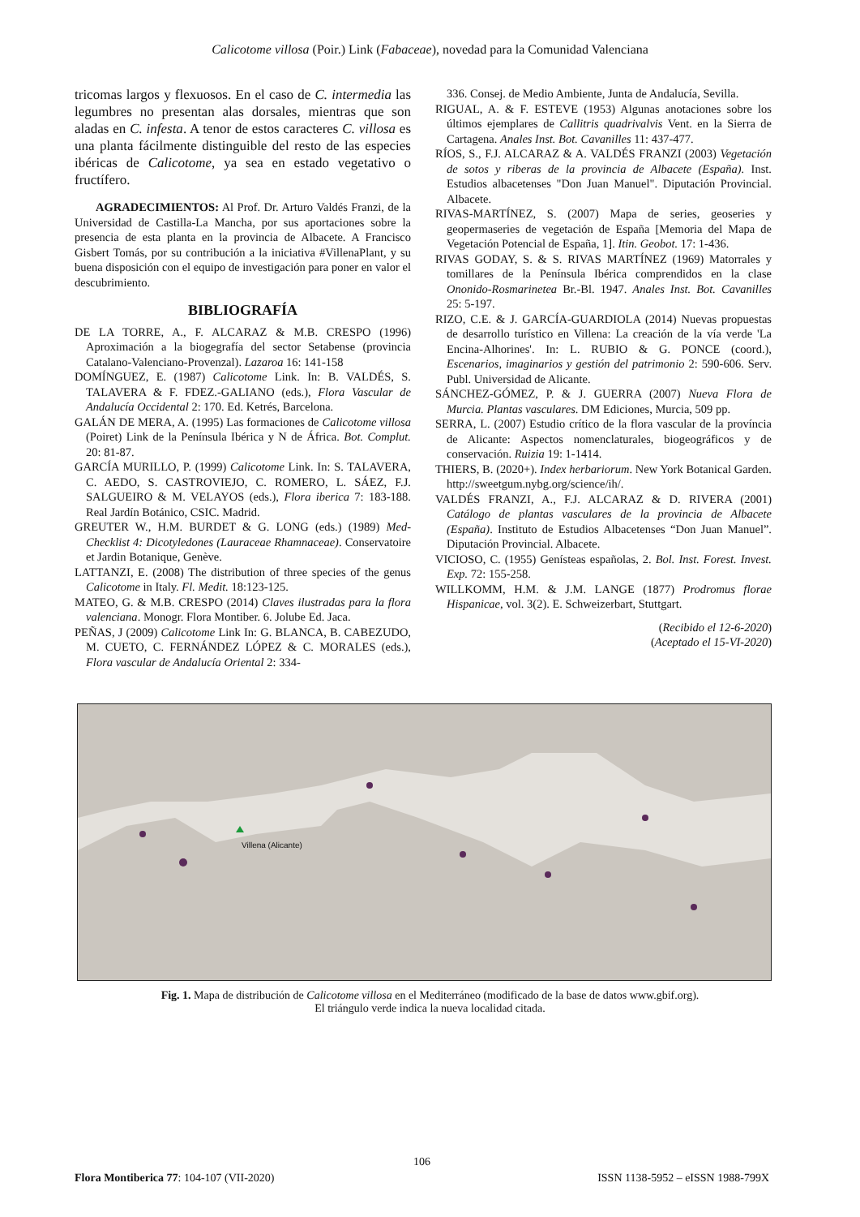Calicotome villosa (Poir.) Link (Fabaceae), novedad para la Comunidad Valenciana
tricomas largos y flexuosos. En el caso de C. intermedia las legumbres no presentan alas dorsales, mientras que son aladas en C. infesta. A tenor de estos caracteres C. villosa es una planta fácilmente distinguible del resto de las especies ibéricas de Calicotome, ya sea en estado vegetativo o fructífero.
AGRADECIMIENTOS: Al Prof. Dr. Arturo Valdés Franzi, de la Universidad de Castilla-La Mancha, por sus aportaciones sobre la presencia de esta planta en la provincia de Albacete. A Francisco Gisbert Tomás, por su contribución a la iniciativa #VillenaPlant, y su buena disposición con el equipo de investigación para poner en valor el descubrimiento.
BIBLIOGRAFÍA
DE LA TORRE, A., F. ALCARAZ & M.B. CRESPO (1996) Aproximación a la biogegrafía del sector Setabense (provincia Catalano-Valenciano-Provenzal). Lazaroa 16: 141-158
DOMÍNGUEZ, E. (1987) Calicotome Link. In: B. VALDÉS, S. TALAVERA & F. FDEZ.-GALIANO (eds.), Flora Vascular de Andalucía Occidental 2: 170. Ed. Ketrés, Barcelona.
GALÁN DE MERA, A. (1995) Las formaciones de Calicotome villosa (Poiret) Link de la Península Ibérica y N de África. Bot. Complut. 20: 81-87.
GARCÍA MURILLO, P. (1999) Calicotome Link. In: S. TALAVERA, C. AEDO, S. CASTROVIEJO, C. ROMERO, L. SÁEZ, F.J. SALGUEIRO & M. VELAYOS (eds.), Flora iberica 7: 183-188. Real Jardín Botánico, CSIC. Madrid.
GREUTER W., H.M. BURDET & G. LONG (eds.) (1989) Med-Checklist 4: Dicotyledones (Lauraceae Rhamnaceae). Conservatoire et Jardin Botanique, Genève.
LATTANZI, E. (2008) The distribution of three species of the genus Calicotome in Italy. Fl. Medit. 18:123-125.
MATEO, G. & M.B. CRESPO (2014) Claves ilustradas para la flora valenciana. Monogr. Flora Montiber. 6. Jolube Ed. Jaca.
PEÑAS, J (2009) Calicotome Link In: G. BLANCA, B. CABEZUDO, M. CUETO, C. FERNÁNDEZ LÓPEZ & C. MORALES (eds.), Flora vascular de Andalucía Oriental 2: 334-
336. Consej. de Medio Ambiente, Junta de Andalucía, Sevilla.
RIGUAL, A. & F. ESTEVE (1953) Algunas anotaciones sobre los últimos ejemplares de Callitris quadrivalvis Vent. en la Sierra de Cartagena. Anales Inst. Bot. Cavanilles 11: 437-477.
RÍOS, S., F.J. ALCARAZ & A. VALDÉS FRANZI (2003) Vegetación de sotos y riberas de la provincia de Albacete (España). Inst. Estudios albacetenses "Don Juan Manuel". Diputación Provincial. Albacete.
RIVAS-MARTÍNEZ, S. (2007) Mapa de series, geoseries y geopermaseries de vegetación de España [Memoria del Mapa de Vegetación Potencial de España, 1]. Itin. Geobot. 17: 1-436.
RIVAS GODAY, S. & S. RIVAS MARTÍNEZ (1969) Matorrales y tomillares de la Península Ibérica comprendidos en la clase Ononido-Rosmarinetea Br.-Bl. 1947. Anales Inst. Bot. Cavanilles 25: 5-197.
RIZO, C.E. & J. GARCÍA-GUARDIOLA (2014) Nuevas propuestas de desarrollo turístico en Villena: La creación de la vía verde 'La Encina-Alhorines'. In: L. RUBIO & G. PONCE (coord.), Escenarios, imaginarios y gestión del patrimonio 2: 590-606. Serv. Publ. Universidad de Alicante.
SÁNCHEZ-GÓMEZ, P. & J. GUERRA (2007) Nueva Flora de Murcia. Plantas vasculares. DM Ediciones, Murcia, 509 pp.
SERRA, L. (2007) Estudio crítico de la flora vascular de la província de Alicante: Aspectos nomenclaturales, biogeográficos y de conservación. Ruizia 19: 1-1414.
THIERS, B. (2020+). Index herbariorum. New York Botanical Garden. http://sweetgum.nybg.org/science/ih/.
VALDÉS FRANZI, A., F.J. ALCARAZ & D. RIVERA (2001) Catálogo de plantas vasculares de la provincia de Albacete (España). Instituto de Estudios Albacetenses “Don Juan Manuel”. Diputación Provincial. Albacete.
VICIOSO, C. (1955) Genísteas españolas, 2. Bol. Inst. Forest. Invest. Exp. 72: 155-258.
WILLKOMM, H.M. & J.M. LANGE (1877) Prodromus florae Hispanicae, vol. 3(2). E. Schweizerbart, Stuttgart.
(Recibido el 12-6-2020)
(Aceptado el 15-VI-2020)
Villena (Alicante)
Fig. 1. Mapa de distribución de Calicotome villosa en el Mediterráneo (modificado de la base de datos www.gbif.org).
El triángulo verde indica la nueva localidad citada.
106
Flora Montiberica 77: 104-107 (VII-2020) ISSN 1138-5952 – eISSN 1988-799X